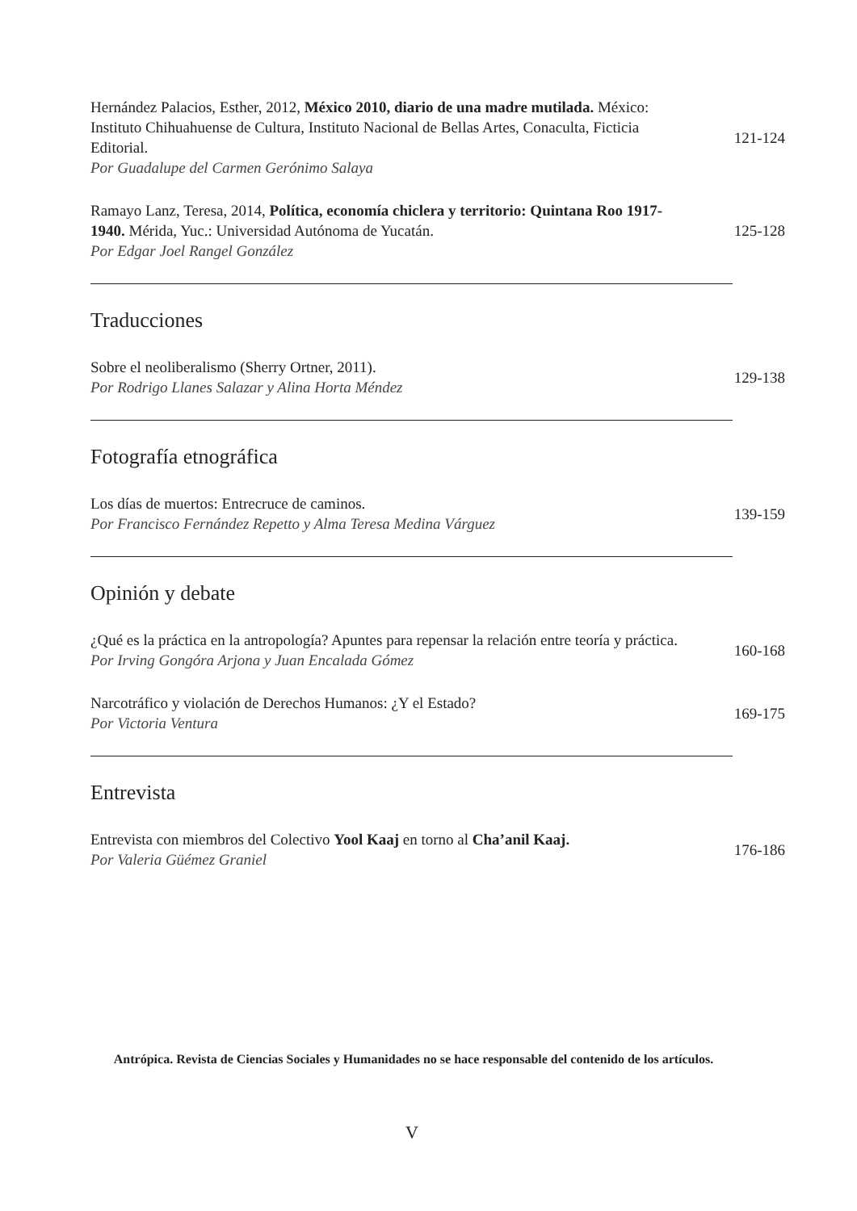Hernández Palacios, Esther, 2012, México 2010, diario de una madre mutilada. México: Instituto Chihuahuense de Cultura, Instituto Nacional de Bellas Artes, Conaculta, Ficticia Editorial.
Por Guadalupe del Carmen Gerónimo Salaya
121-124
Ramayo Lanz, Teresa, 2014, Política, economía chiclera y territorio: Quintana Roo 1917-1940. Mérida, Yuc.: Universidad Autónoma de Yucatán.
Por Edgar Joel Rangel González
125-128
Traducciones
Sobre el neoliberalismo (Sherry Ortner, 2011).
Por Rodrigo Llanes Salazar y Alina Horta Méndez
129-138
Fotografía etnográfica
Los días de muertos: Entrecruce de caminos.
Por Francisco Fernández Repetto y Alma Teresa Medina Várguez
139-159
Opinión y debate
¿Qué es la práctica en la antropología? Apuntes para repensar la relación entre teoría y práctica.
Por Irving Gongóra Arjona y Juan Encalada Gómez
160-168
Narcotráfico y violación de Derechos Humanos: ¿Y el Estado?
Por Victoria Ventura
169-175
Entrevista
Entrevista con miembros del Colectivo Yool Kaaj en torno al Cha’anil Kaaj.
Por Valeria Güémez Graniel
176-186
Antrópica. Revista de Ciencias Sociales y Humanidades no se hace responsable del contenido de los artículos.
V